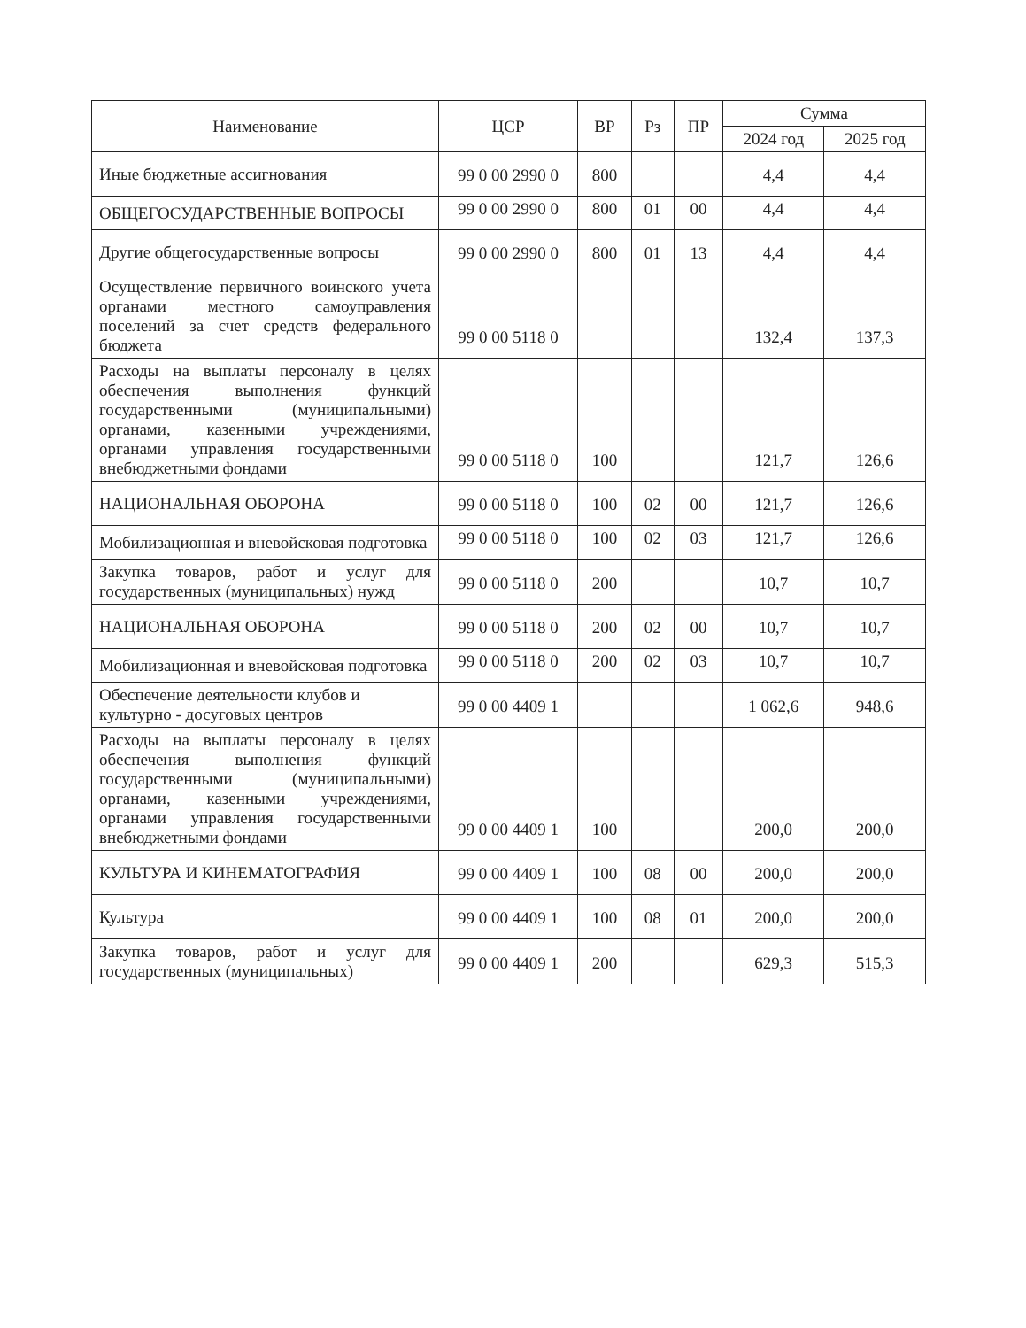| Наименование | ЦСР | ВР | Рз | ПР | Сумма | |
| --- | --- | --- | --- | --- | --- | --- |
| | | | | | 2024 год | 2025 год |
| Иные бюджетные ассигнования | 99 0 00 2990 0 | 800 | | | 4,4 | 4,4 |
| ОБЩЕГОСУДАРСТВЕННЫЕ ВОПРОСЫ | 99 0 00 2990 0 | 800 | 01 | 00 | 4,4 | 4,4 |
| Другие общегосударственные вопросы | 99 0 00 2990 0 | 800 | 01 | 13 | 4,4 | 4,4 |
| Осуществление первичного воинского учета органами местного самоуправления поселений за счет средств федерального бюджета | 99 0 00 5118 0 | | | | 132,4 | 137,3 |
| Расходы на выплаты персоналу в целях обеспечения выполнения функций государственными (муниципальными) органами, казенными учреждениями, органами управления государственными внебюджетными фондами | 99 0 00 5118 0 | 100 | | | 121,7 | 126,6 |
| НАЦИОНАЛЬНАЯ ОБОРОНА | 99 0 00 5118 0 | 100 | 02 | 00 | 121,7 | 126,6 |
| Мобилизационная и вневойсковая подготовка | 99 0 00 5118 0 | 100 | 02 | 03 | 121,7 | 126,6 |
| Закупка товаров, работ и услуг для государственных (муниципальных) нужд | 99 0 00 5118 0 | 200 | | | 10,7 | 10,7 |
| НАЦИОНАЛЬНАЯ ОБОРОНА | 99 0 00 5118 0 | 200 | 02 | 00 | 10,7 | 10,7 |
| Мобилизационная и вневойсковая подготовка | 99 0 00 5118 0 | 200 | 02 | 03 | 10,7 | 10,7 |
| Обеспечение деятельности клубов и культурно - досуговых центров | 99 0 00 4409 1 | | | | 1 062,6 | 948,6 |
| Расходы на выплаты персоналу в целях обеспечения выполнения функций государственными (муниципальными) органами, казенными учреждениями, органами управления государственными внебюджетными фондами | 99 0 00 4409 1 | 100 | | | 200,0 | 200,0 |
| КУЛЬТУРА И КИНЕМАТОГРАФИЯ | 99 0 00 4409 1 | 100 | 08 | 00 | 200,0 | 200,0 |
| Культура | 99 0 00 4409 1 | 100 | 08 | 01 | 200,0 | 200,0 |
| Закупка товаров, работ и услуг для государственных (муниципальных) | 99 0 00 4409 1 | 200 | | | 629,3 | 515,3 |